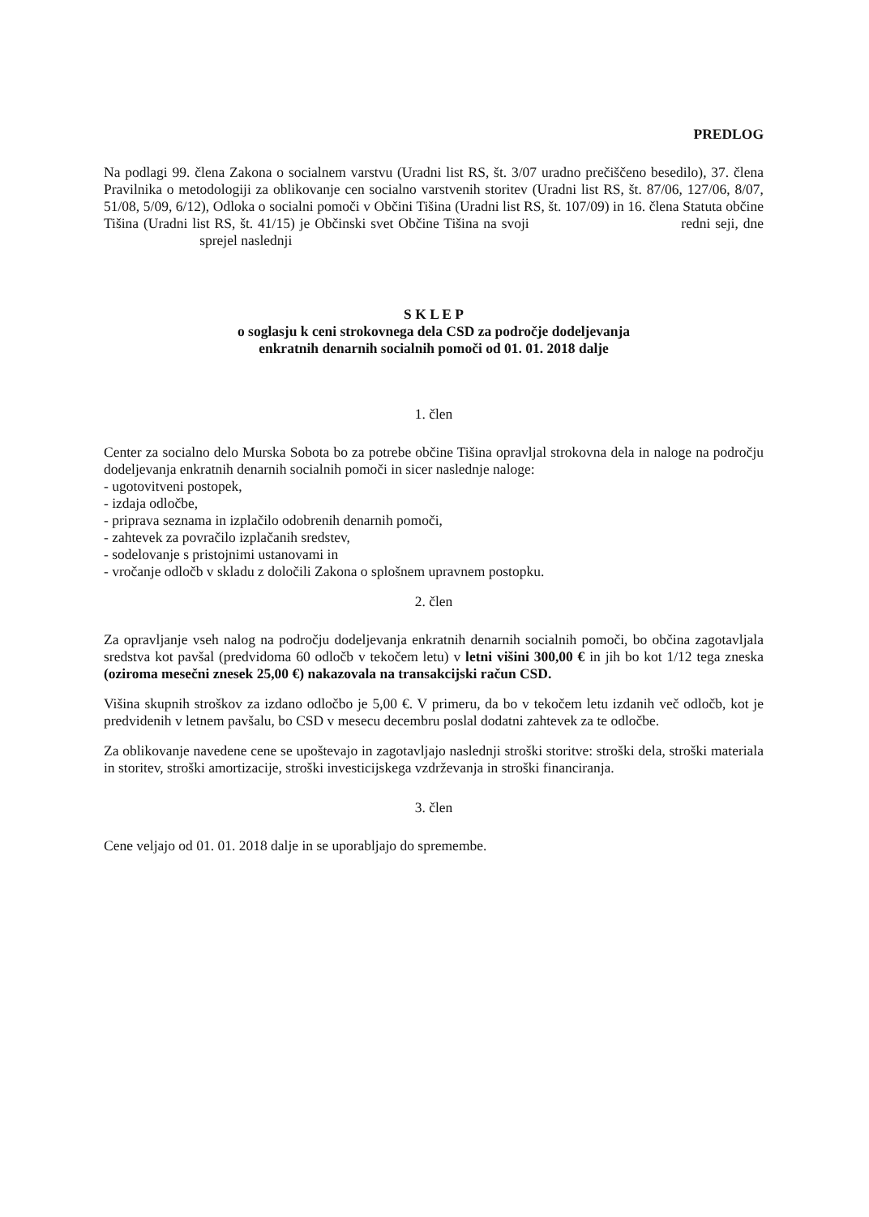PREDLOG
Na podlagi 99. člena Zakona o socialnem varstvu (Uradni list RS, št. 3/07 uradno prečiščeno besedilo), 37. člena Pravilnika o metodologiji za oblikovanje cen socialno varstvenih storitev (Uradni list RS, št. 87/06, 127/06, 8/07, 51/08, 5/09, 6/12), Odloka o socialni pomoči v Občini Tišina (Uradni list RS, št. 107/09) in 16. člena Statuta občine Tišina (Uradni list RS, št. 41/15) je Občinski svet Občine Tišina na svoji redni seji, dne sprejel naslednji
S K L E P
o soglasju k ceni strokovnega dela CSD za področje dodeljevanja
enkratnih denarnih socialnih pomoči od 01. 01. 2018 dalje
1. člen
Center za socialno delo Murska Sobota bo za potrebe občine Tišina opravljal strokovna dela in naloge na področju dodeljevanja enkratnih denarnih socialnih pomoči in sicer naslednje naloge:
- ugotovitveni postopek,
- izdaja odločbe,
- priprava seznama in izplačilo odobrenih denarnih pomoči,
- zahtevek za povračilo izplačanih sredstev,
- sodelovanje s pristojnimi ustanovami in
- vročanje odločb v skladu z določili Zakona o splošnem upravnem postopku.
2. člen
Za opravljanje vseh nalog na področju dodeljevanja enkratnih denarnih socialnih pomoči, bo občina zagotavljala sredstva kot pavšal (predvidoma 60 odločb v tekočem letu) v letni višini 300,00 € in jih bo kot 1/12 tega zneska (oziroma mesečni znesek 25,00 €) nakazovala na transakcijski račun CSD.
Višina skupnih stroškov za izdano odločbo je 5,00 €. V primeru, da bo v tekočem letu izdanih več odločb, kot je predvidenih v letnem pavšalu, bo CSD v mesecu decembru poslal dodatni zahtevek za te odločbe.
Za oblikovanje navedene cene se upoštevajo in zagotavljajo naslednji stroški storitve: stroški dela, stroški materiala in storitev, stroški amortizacije, stroški investicijskega vzdrževanja in stroški financiranja.
3. člen
Cene veljajo od 01. 01. 2018 dalje in se uporabljajo do spremembe.